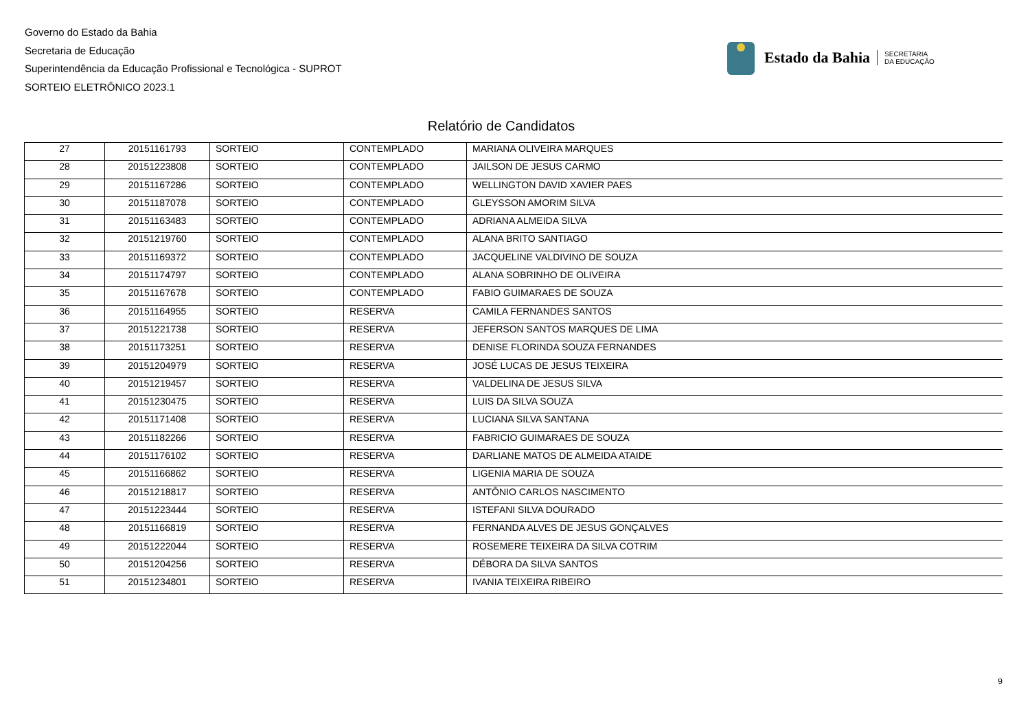Governo do Estado da Bahia
Secretaria de Educação
Superintendência da Educação Profissional e Tecnológica - SUPROT
SORTEIO ELETRÔNICO 2023.1
Estado da Bahia SECRETARIA
DA EDUCAÇÃO
Relatório de Candidatos
| 27 | 20151161793 | SORTEIO | CONTEMPLADO | MARIANA OLIVEIRA MARQUES |
| 28 | 20151223808 | SORTEIO | CONTEMPLADO | JAILSON DE JESUS CARMO |
| 29 | 20151167286 | SORTEIO | CONTEMPLADO | WELLINGTON DAVID XAVIER PAES |
| 30 | 20151187078 | SORTEIO | CONTEMPLADO | GLEYSSON AMORIM SILVA |
| 31 | 20151163483 | SORTEIO | CONTEMPLADO | ADRIANA ALMEIDA SILVA |
| 32 | 20151219760 | SORTEIO | CONTEMPLADO | ALANA BRITO SANTIAGO |
| 33 | 20151169372 | SORTEIO | CONTEMPLADO | JACQUELINE VALDIVINO DE SOUZA |
| 34 | 20151174797 | SORTEIO | CONTEMPLADO | ALANA SOBRINHO DE OLIVEIRA |
| 35 | 20151167678 | SORTEIO | CONTEMPLADO | FABIO GUIMARAES DE SOUZA |
| 36 | 20151164955 | SORTEIO | RESERVA | CAMILA FERNANDES SANTOS |
| 37 | 20151221738 | SORTEIO | RESERVA | JEFERSON SANTOS MARQUES DE LIMA |
| 38 | 20151173251 | SORTEIO | RESERVA | DENISE FLORINDA SOUZA FERNANDES |
| 39 | 20151204979 | SORTEIO | RESERVA | JOSÉ LUCAS DE JESUS TEIXEIRA |
| 40 | 20151219457 | SORTEIO | RESERVA | VALDELINA DE JESUS SILVA |
| 41 | 20151230475 | SORTEIO | RESERVA | LUIS DA SILVA SOUZA |
| 42 | 20151171408 | SORTEIO | RESERVA | LUCIANA SILVA SANTANA |
| 43 | 20151182266 | SORTEIO | RESERVA | FABRICIO GUIMARAES DE SOUZA |
| 44 | 20151176102 | SORTEIO | RESERVA | DARLIANE MATOS DE ALMEIDA ATAIDE |
| 45 | 20151166862 | SORTEIO | RESERVA | LIGENIA MARIA DE SOUZA |
| 46 | 20151218817 | SORTEIO | RESERVA | ANTÔNIO CARLOS NASCIMENTO |
| 47 | 20151223444 | SORTEIO | RESERVA | ISTEFANI SILVA DOURADO |
| 48 | 20151166819 | SORTEIO | RESERVA | FERNANDA ALVES DE JESUS GONÇALVES |
| 49 | 20151222044 | SORTEIO | RESERVA | ROSEMERE TEIXEIRA DA SILVA COTRIM |
| 50 | 20151204256 | SORTEIO | RESERVA | DÉBORA DA SILVA SANTOS |
| 51 | 20151234801 | SORTEIO | RESERVA | IVANIA TEIXEIRA RIBEIRO |
9